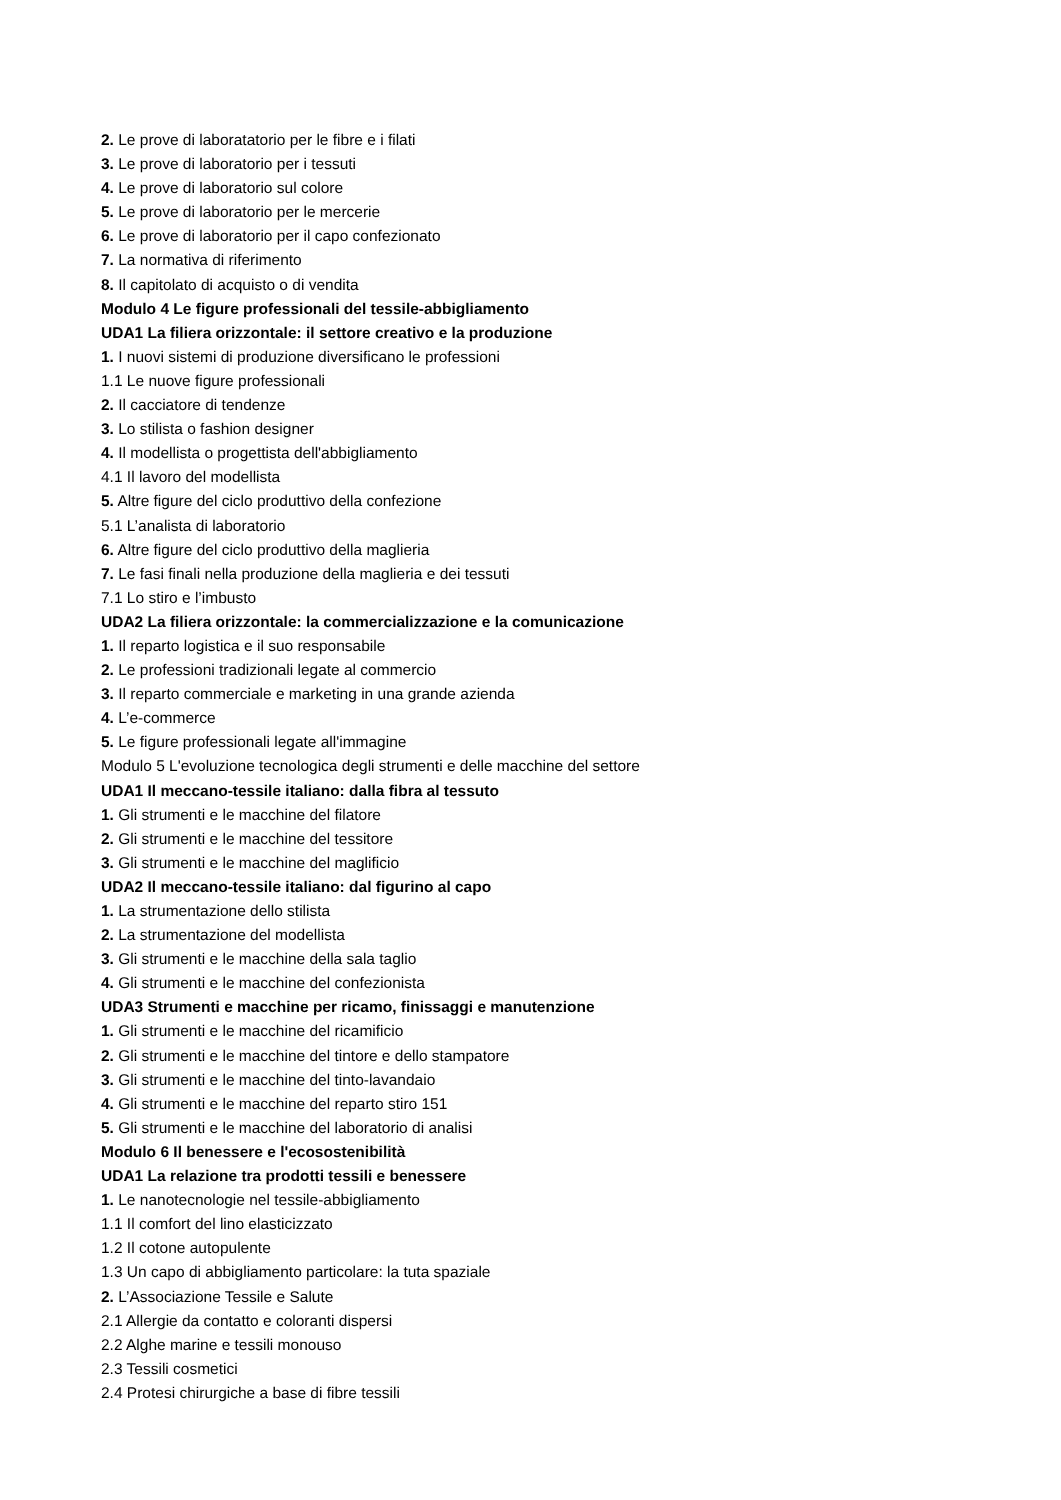2. Le prove di laboratatorio per le fibre e i filati
3. Le prove di laboratorio per i tessuti
4. Le prove di laboratorio sul colore
5. Le prove di laboratorio per le mercerie
6. Le prove di laboratorio per il capo confezionato
7. La normativa di riferimento
8. Il capitolato di acquisto o di vendita
Modulo 4 Le figure professionali del tessile-abbigliamento
UDA1 La filiera orizzontale: il settore creativo e la produzione
1. I nuovi sistemi di produzione diversificano le professioni
1.1 Le nuove figure professionali
2. Il cacciatore di tendenze
3. Lo stilista o fashion designer
4. Il modellista o progettista dell'abbigliamento
4.1 Il lavoro del modellista
5. Altre figure del ciclo produttivo della confezione
5.1 L’analista di laboratorio
6. Altre figure del ciclo produttivo della maglieria
7. Le fasi finali nella produzione della maglieria e dei tessuti
7.1 Lo stiro e l’imbusto
UDA2 La filiera orizzontale: la commercializzazione e la comunicazione
1. Il reparto logistica e il suo responsabile
2. Le professioni tradizionali legate al commercio
3. Il reparto commerciale e marketing in una grande azienda
4. L’e-commerce
5. Le figure professionali legate all'immagine
Modulo 5 L'evoluzione tecnologica degli strumenti e delle macchine del settore
UDA1 Il meccano-tessile italiano: dalla fibra al tessuto
1. Gli strumenti e le macchine del filatore
2. Gli strumenti e le macchine del tessitore
3. Gli strumenti e le macchine del maglificio
UDA2 Il meccano-tessile italiano: dal figurino al capo
1. La strumentazione dello stilista
2. La strumentazione del modellista
3. Gli strumenti e le macchine della sala taglio
4. Gli strumenti e le macchine del confezionista
UDA3 Strumenti e macchine per ricamo, finissaggi e manutenzione
1. Gli strumenti e le macchine del ricamificio
2. Gli strumenti e le macchine del tintore e dello stampatore
3. Gli strumenti e le macchine del tinto-lavandaio
4. Gli strumenti e le macchine del reparto stiro 151
5. Gli strumenti e le macchine del laboratorio di analisi
Modulo 6 Il benessere e l'ecosostenibilità
UDA1 La relazione tra prodotti tessili e benessere
1. Le nanotecnologie nel tessile-abbigliamento
1.1 Il comfort del lino elasticizzato
1.2 Il cotone autopulente
1.3 Un capo di abbigliamento particolare: la tuta spaziale
2. L’Associazione Tessile e Salute
2.1 Allergie da contatto e coloranti dispersi
2.2 Alghe marine e tessili monouso
2.3 Tessili cosmetici
2.4 Protesi chirurgiche a base di fibre tessili